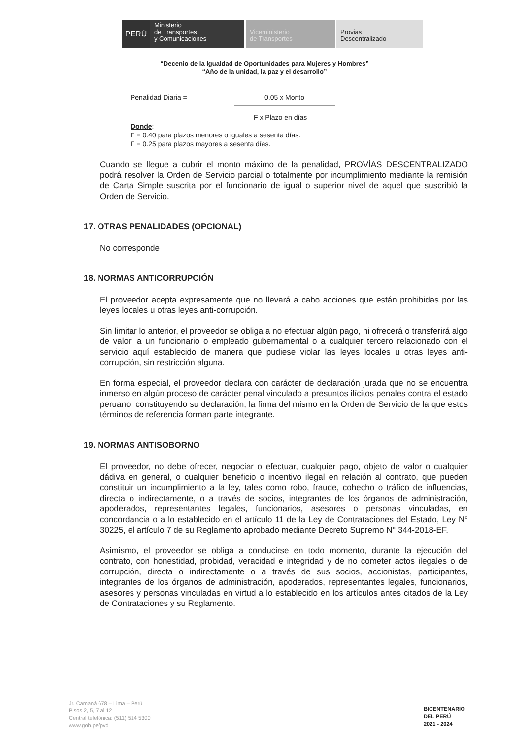PERÚ
Ministerio
de Transportes
y Comunicaciones
Viceministerio
de Transportes
Provias
Descentralizado
“Decenio de la Igualdad de Oportunidades para Mujeres y Hombres”
“Año de la unidad, la paz y el desarrollo”
Penalidad Diaria = 0.05 x Monto
F x Plazo en días
Donde:
F = 0.40 para plazos menores o iguales a sesenta días.
F = 0.25 para plazos mayores a sesenta días.
Cuando se llegue a cubrir el monto máximo de la penalidad, PROVÍAS DESCENTRALIZADO podrá resolver la Orden de Servicio parcial o totalmente por incumplimiento mediante la remisión de Carta Simple suscrita por el funcionario de igual o superior nivel de aquel que suscribió la Orden de Servicio.
17. OTRAS PENALIDADES (OPCIONAL)
No corresponde
18. NORMAS ANTICORRUPCIÓN
El proveedor acepta expresamente que no llevará a cabo acciones que están prohibidas por las leyes locales u otras leyes anti-corrupción.
Sin limitar lo anterior, el proveedor se obliga a no efectuar algún pago, ni ofrecerá o transferirá algo de valor, a un funcionario o empleado gubernamental o a cualquier tercero relacionado con el servicio aquí establecido de manera que pudiese violar las leyes locales u otras leyes anti-corrupción, sin restricción alguna.
En forma especial, el proveedor declara con carácter de declaración jurada que no se encuentra inmerso en algún proceso de carácter penal vinculado a presuntos ilícitos penales contra el estado peruano, constituyendo su declaración, la firma del mismo en la Orden de Servicio de la que estos términos de referencia forman parte integrante.
19. NORMAS ANTISOBORNO
El proveedor, no debe ofrecer, negociar o efectuar, cualquier pago, objeto de valor o cualquier dádiva en general, o cualquier beneficio o incentivo ilegal en relación al contrato, que pueden constituir un incumplimiento a la ley, tales como robo, fraude, cohecho o tráfico de influencias, directa o indirectamente, o a través de socios, integrantes de los órganos de administración, apoderados, representantes legales, funcionarios, asesores o personas vinculadas, en concordancia o a lo establecido en el artículo 11 de la Ley de Contrataciones del Estado, Ley N° 30225, el artículo 7 de su Reglamento aprobado mediante Decreto Supremo N° 344-2018-EF.
Asimismo, el proveedor se obliga a conducirse en todo momento, durante la ejecución del contrato, con honestidad, probidad, veracidad e integridad y de no cometer actos ilegales o de corrupción, directa o indirectamente o a través de sus socios, accionistas, participantes, integrantes de los órganos de administración, apoderados, representantes legales, funcionarios, asesores y personas vinculadas en virtud a lo establecido en los artículos antes citados de la Ley de Contrataciones y su Reglamento.
Jr. Camaná 678 – Lima – Perú
Pisos 2, 5, 7 al 12
Central telefónica: (511) 514 5300
www.gob.pe/pvd
BICENTENARIO
DEL PERÚ
2021 - 2024